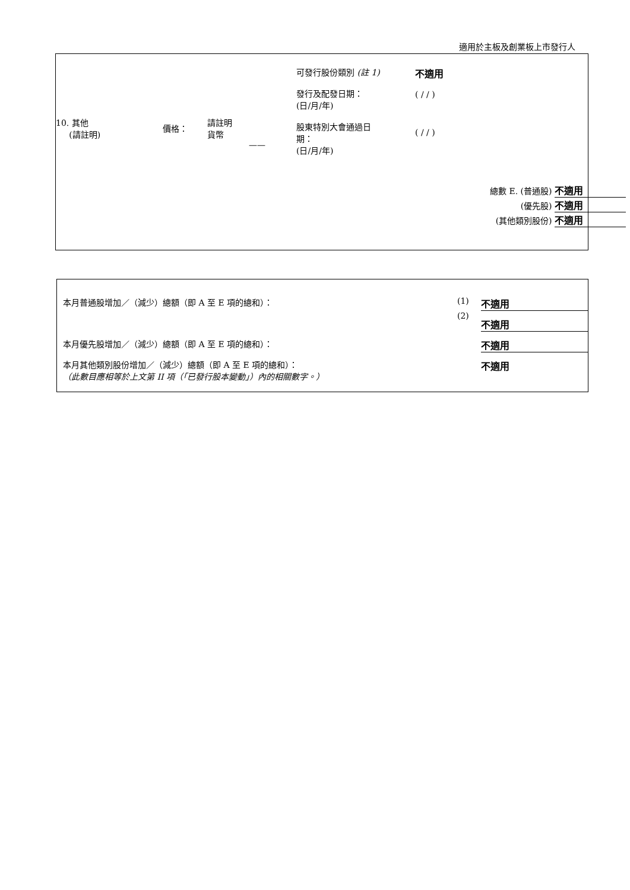適用於主板及創業板上市發行人
| 10. 其他 (請註明) | 價格： | 請註明 貨幣 | —— | 可發行股份類別 (註 1) 發行及配發日期： (日/月/年) 股東特別大會通過日 期： (日/月/年) | 不適用 ( / / ) ( / / ) |
總數 E. (普通股) 不適用
(優先股) 不適用
(其他類別股份) 不適用
| 本月普通股增加／（減少）總額（即 A 至 E 項的總和）： | (1) | 不適用 |
| | (2) | 不適用 |
| 本月優先股增加／（減少）總額（即 A 至 E 項的總和）： | | 不適用 |
| 本月其他類別股份增加／（減少）總額（即 A 至 E 項的總和）： （此數目應相等於上文第 II 項（「已發行股本變動」）內的相關數字。） | | 不適用 |